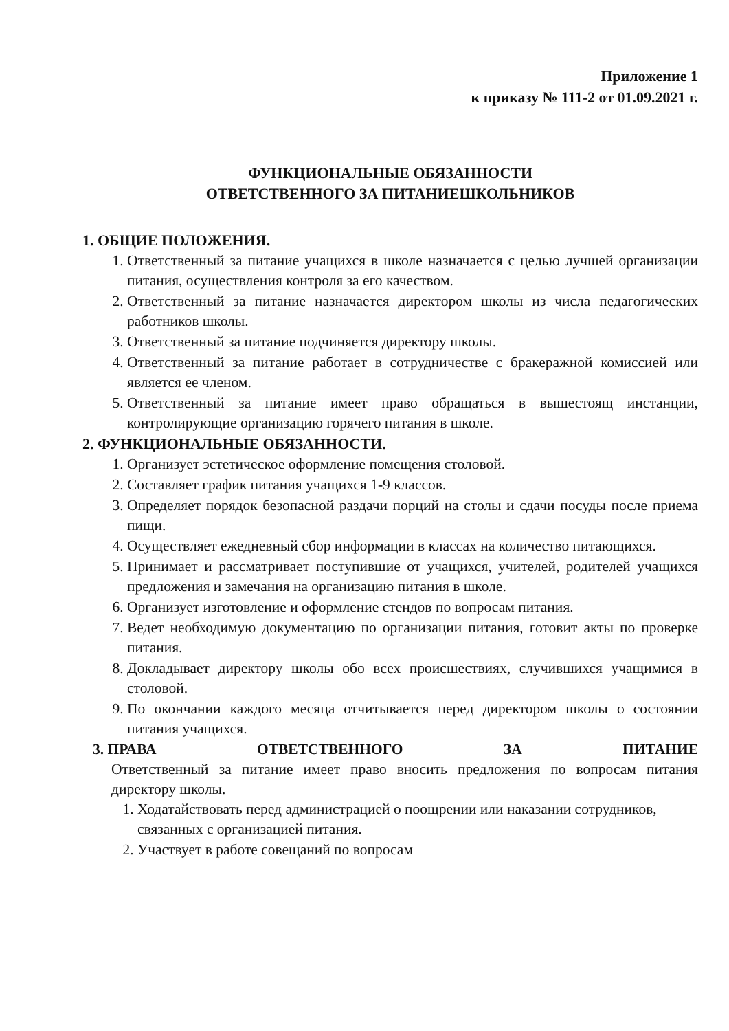Приложение 1
к приказу № 111-2 от 01.09.2021 г.
ФУНКЦИОНАЛЬНЫЕ ОБЯЗАННОСТИ
ОТВЕТСТВЕННОГО ЗА ПИТАНИЕШКОЛЬНИКОВ
1. ОБЩИЕ ПОЛОЖЕНИЯ.
1. Ответственный за питание учащихся в школе назначается с целью лучшей организации питания, осуществления контроля за его качеством.
2. Ответственный за питание назначается директором школы из числа педагогических работников школы.
3. Ответственный за питание подчиняется директору школы.
4. Ответственный за питание работает в сотрудничестве с бракеражной комиссией или является ее членом.
5. Ответственный за питание имеет право обращаться в вышестоящ инстанции, контролирующие организацию горячего питания в школе.
2. ФУНКЦИОНАЛЬНЫЕ ОБЯЗАННОСТИ.
1. Организует эстетическое оформление помещения столовой.
2. Составляет график питания учащихся 1-9 классов.
3. Определяет порядок безопасной раздачи порций на столы и сдачи посуды после приема пищи.
4. Осуществляет ежедневный сбор информации в классах на количество питающихся.
5. Принимает и рассматривает поступившие от учащихся, учителей, родителей учащихся предложения и замечания на организацию питания в школе.
6. Организует изготовление и оформление стендов по вопросам питания.
7. Ведет необходимую документацию по организации питания, готовит акты по проверке питания.
8. Докладывает директору школы обо всех происшествиях, случившихся учащимися в столовой.
9. По окончании каждого месяца отчитывается перед директором школы о состоянии питания учащихся.
3. ПРАВА ОТВЕТСТВЕННОГО ЗА ПИТАНИЕ
Ответственный за питание имеет право вносить предложения по вопросам питания директору школы.
1. Ходатайствовать перед администрацией о поощрении или наказании сотрудников, связанных с организацией питания.
2. Участвует в работе совещаний по вопросам